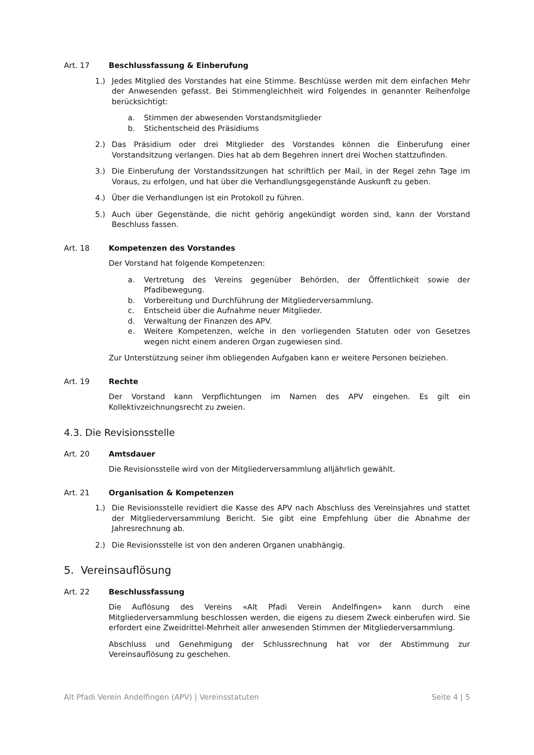Art. 17 Beschlussfassung & Einberufung
1.) Jedes Mitglied des Vorstandes hat eine Stimme. Beschlüsse werden mit dem einfachen Mehr der Anwesenden gefasst. Bei Stimmengleichheit wird Folgendes in genannter Reihenfolge berücksichtigt:
a. Stimmen der abwesenden Vorstandsmitglieder
b. Stichentscheid des Präsidiums
2.) Das Präsidium oder drei Mitglieder des Vorstandes können die Einberufung einer Vorstandsitzung verlangen. Dies hat ab dem Begehren innert drei Wochen stattzufinden.
3.) Die Einberufung der Vorstandssitzungen hat schriftlich per Mail, in der Regel zehn Tage im Voraus, zu erfolgen, und hat über die Verhandlungsgegenstände Auskunft zu geben.
4.) Über die Verhandlungen ist ein Protokoll zu führen.
5.) Auch über Gegenstände, die nicht gehörig angekündigt worden sind, kann der Vorstand Beschluss fassen.
Art. 18 Kompetenzen des Vorstandes
Der Vorstand hat folgende Kompetenzen:
a. Vertretung des Vereins gegenüber Behörden, der Öffentlichkeit sowie der Pfadibewegung.
b. Vorbereitung und Durchführung der Mitgliederversammlung.
c. Entscheid über die Aufnahme neuer Mitglieder.
d. Verwaltung der Finanzen des APV.
e. Weitere Kompetenzen, welche in den vorliegenden Statuten oder von Gesetzes wegen nicht einem anderen Organ zugewiesen sind.
Zur Unterstützung seiner ihm obliegenden Aufgaben kann er weitere Personen beiziehen.
Art. 19 Rechte
Der Vorstand kann Verpflichtungen im Namen des APV eingehen. Es gilt ein Kollektivzeichnungsrecht zu zweien.
4.3. Die Revisionsstelle
Art. 20 Amtsdauer
Die Revisionsstelle wird von der Mitgliederversammlung alljährlich gewählt.
Art. 21 Organisation & Kompetenzen
1.) Die Revisionsstelle revidiert die Kasse des APV nach Abschluss des Vereinsjahres und stattet der Mitgliederversammlung Bericht. Sie gibt eine Empfehlung über die Abnahme der Jahresrechnung ab.
2.) Die Revisionsstelle ist von den anderen Organen unabhängig.
5. Vereinsauflösung
Art. 22 Beschlussfassung
Die Auflösung des Vereins «Alt Pfadi Verein Andelfingen» kann durch eine Mitgliederversammlung beschlossen werden, die eigens zu diesem Zweck einberufen wird. Sie erfordert eine Zweidrittel-Mehrheit aller anwesenden Stimmen der Mitgliederversammlung.
Abschluss und Genehmigung der Schlussrechnung hat vor der Abstimmung zur Vereinsauflösung zu geschehen.
Alt Pfadi Verein Andelfingen (APV) | Vereinsstatuten Seite 4 | 5